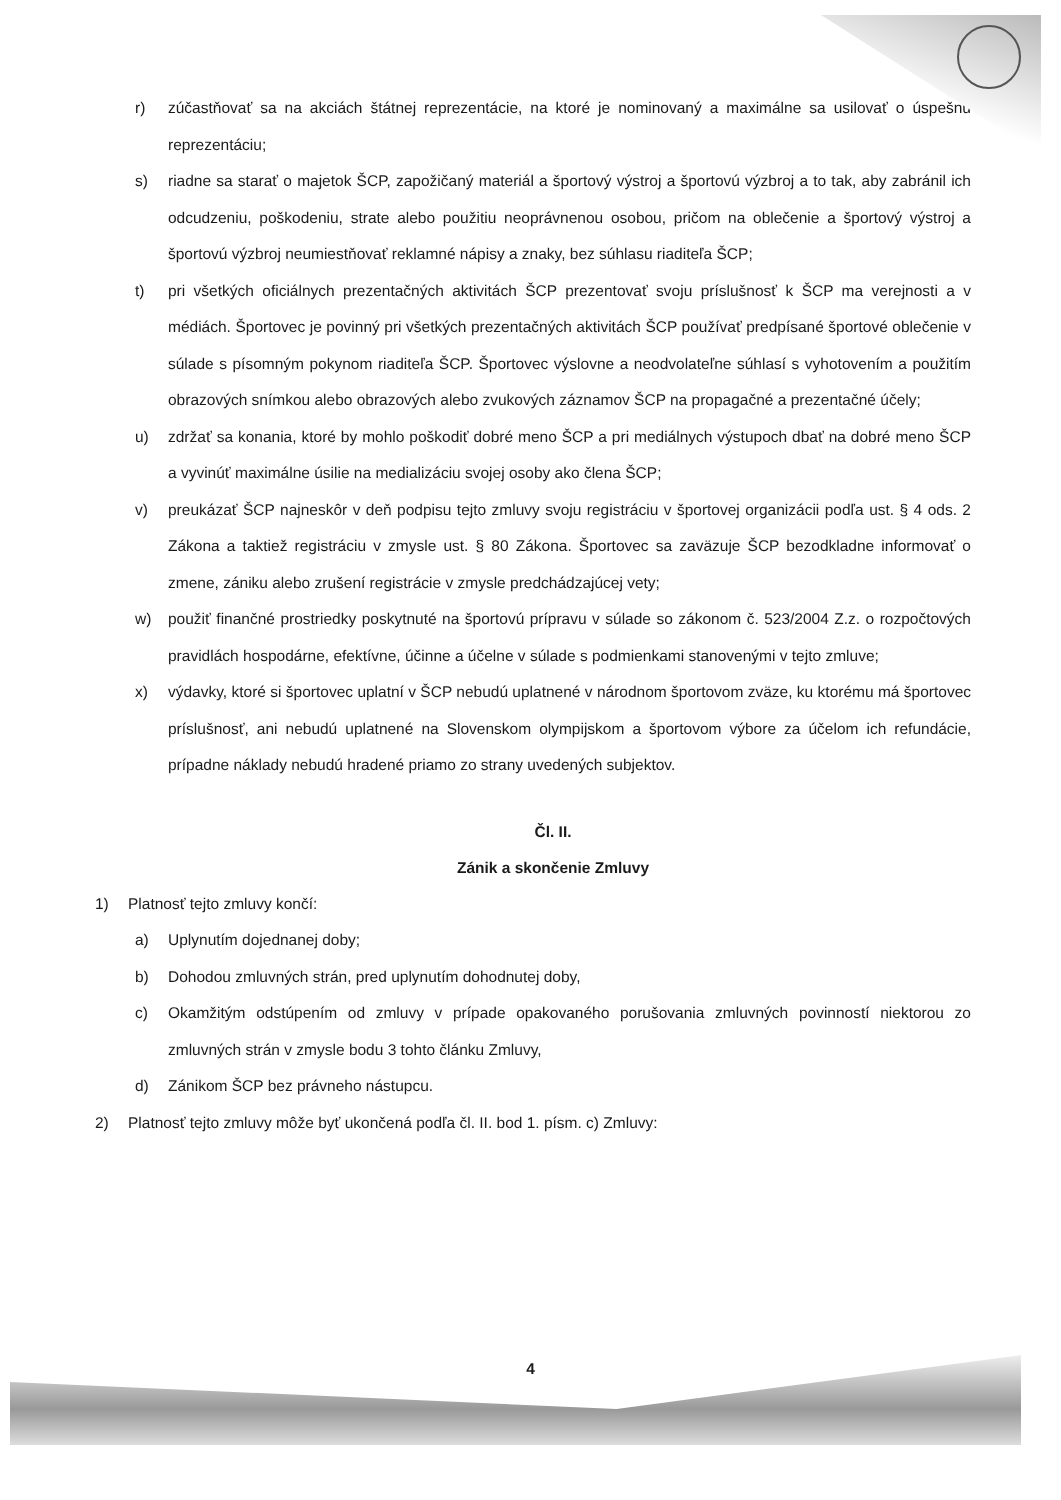r) zúčastňovať sa na akciách štátnej reprezentácie, na ktoré je nominovaný a maximálne sa usilovať o úspešnú reprezentáciu;
s) riadne sa starať o majetok ŠCP, zapožičaný materiál a športový výstroj a športovú výzbroj a to tak, aby zabránil ich odcudzeniu, poškodeniu, strate alebo použitiu neoprávnenou osobou, pričom na oblečenie a športový výstroj a športovú výzbroj neumiestňovať reklamné nápisy a znaky, bez súhlasu riaditeľa ŠCP;
t) pri všetkých oficiálnych prezentačných aktivitách ŠCP prezentovať svoju príslušnosť k ŠCP ma verejnosti a v médiách. Športovec je povinný pri všetkých prezentačných aktivitách ŠCP používať predpísané športové oblečenie v súlade s písomným pokynom riaditeľa ŠCP. Športovec výslovne a neodvolateľne súhlasí s vyhotovením a použitím obrazových snímkou alebo obrazových alebo zvukových záznamov ŠCP na propagačné a prezentačné účely;
u) zdržať sa konania, ktoré by mohlo poškodiť dobré meno ŠCP a pri mediálnych výstupoch dbať na dobré meno ŠCP a vyvinúť maximálne úsilie na medializáciu svojej osoby ako člena ŠCP;
v) preukázať ŠCP najneskôr v deň podpisu tejto zmluvy svoju registráciu v športovej organizácii podľa ust. § 4 ods. 2 Zákona a taktiež registráciu v zmysle ust. § 80 Zákona. Športovec sa zaväzuje ŠCP bezodkladne informovať o zmene, zániku alebo zrušení registrácie v zmysle predchádzajúcej vety;
w) použiť finančné prostriedky poskytnuté na športovú prípravu v súlade so zákonom č. 523/2004 Z.z. o rozpočtových pravidlách hospodárne, efektívne, účinne a účelne v súlade s podmienkami stanovenými v tejto zmluve;
x) výdavky, ktoré si športovec uplatní v ŠCP nebudú uplatnené v národnom športovom zväze, ku ktorému má športovec príslušnosť, ani nebudú uplatnené na Slovenskom olympijskom a športovom výbore za účelom ich refundácie, prípadne náklady nebudú hradené priamo zo strany uvedených subjektov.
Čl. II.
Zánik a skončenie Zmluvy
1) Platnosť tejto zmluvy končí:
a) Uplynutím dojednanej doby;
b) Dohodou zmluvných strán, pred uplynutím dohodnutej doby,
c) Okamžitým odstúpením od zmluvy v prípade opakovaného porušovania zmluvných povinností niektorou zo zmluvných strán v zmysle bodu 3 tohto článku Zmluvy,
d) Zánikom ŠCP bez právneho nástupcu.
2) Platnosť tejto zmluvy môže byť ukončená podľa čl. II. bod 1. písm. c) Zmluvy:
4